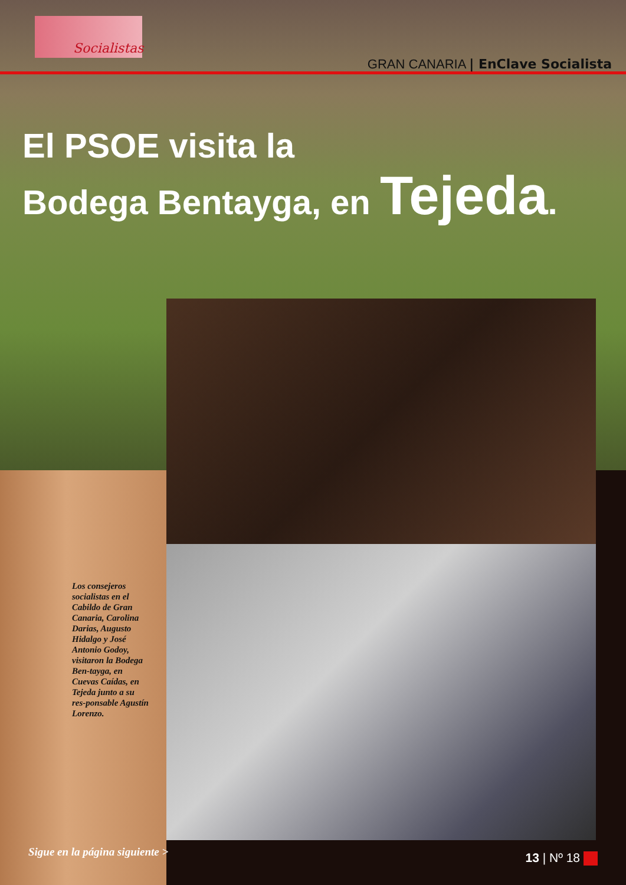Socialistas
GRAN CANARIA | EnClave Socialista
El PSOE visita la
Bodega Bentayga, en Tejeda.
Los consejeros socialistas en el Cabildo de Gran Canaria, Carolina Darias, Augusto Hidalgo y José Antonio Godoy, visitaron la Bodega Ben-tayga, en Cuevas Caídas, en Tejeda junto a su res-ponsable Agustín Lorenzo.
Sigue en la página siguiente > 13 | Nº 18